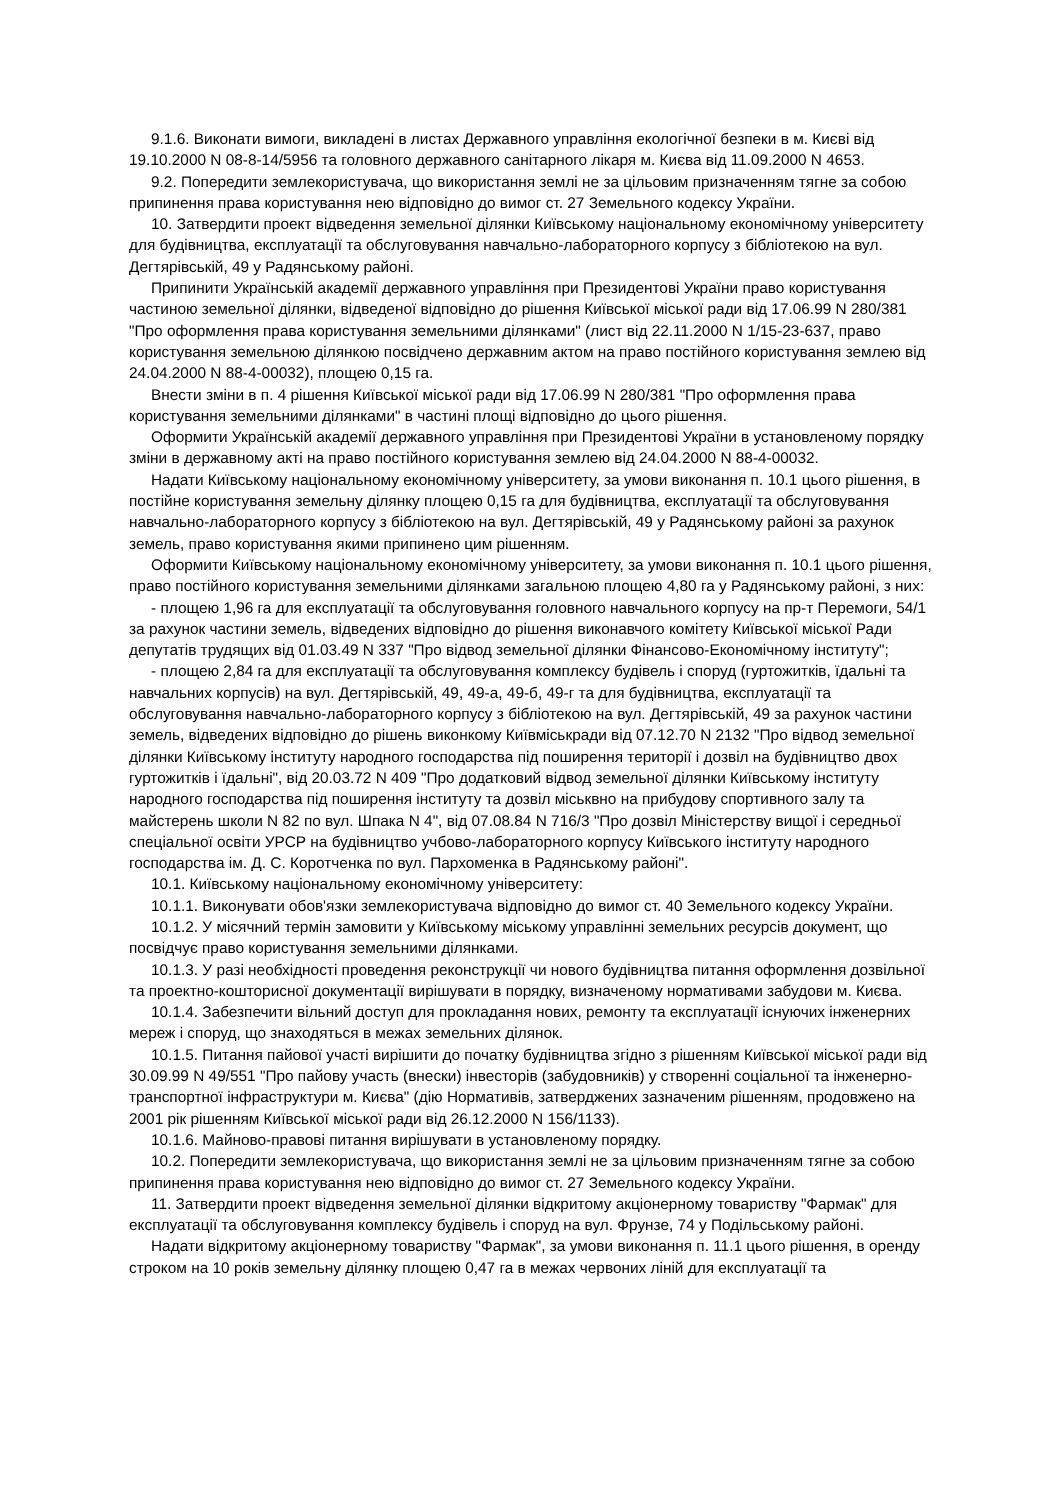9.1.6. Виконати вимоги, викладені в листах Державного управління екологічної безпеки в м. Києві від 19.10.2000 N 08-8-14/5956 та головного державного санітарного лікаря м. Києва від 11.09.2000 N 4653.
9.2. Попередити землекористувача, що використання землі не за цільовим призначенням тягне за собою припинення права користування нею відповідно до вимог ст. 27 Земельного кодексу України.
10. Затвердити проект відведення земельної ділянки Київському національному економічному університету для будівництва, експлуатації та обслуговування навчально-лабораторного корпусу з бібліотекою на вул. Дегтярівській, 49 у Радянському районі.
Припинити Українській академії державного управління при Президентові України право користування частиною земельної ділянки, відведеної відповідно до рішення Київської міської ради від 17.06.99 N 280/381 "Про оформлення права користування земельними ділянками" (лист від 22.11.2000 N 1/15-23-637, право користування земельною ділянкою посвідчено державним актом на право постійного користування землею від 24.04.2000 N 88-4-00032), площею 0,15 га.
Внести зміни в п. 4 рішення Київської міської ради від 17.06.99 N 280/381 "Про оформлення права користування земельними ділянками" в частині площі відповідно до цього рішення.
Оформити Українській академії державного управління при Президентові України в установленому порядку зміни в державному акті на право постійного користування землею від 24.04.2000 N 88-4-00032.
Надати Київському національному економічному університету, за умови виконання п. 10.1 цього рішення, в постійне користування земельну ділянку площею 0,15 га для будівництва, експлуатації та обслуговування навчально-лабораторного корпусу з бібліотекою на вул. Дегтярівській, 49 у Радянському районі за рахунок земель, право користування якими припинено цим рішенням.
Оформити Київському національному економічному університету, за умови виконання п. 10.1 цього рішення, право постійного користування земельними ділянками загальною площею 4,80 га у Радянському районі, з них:
- площею 1,96 га для експлуатації та обслуговування головного навчального корпусу на пр-т Перемоги, 54/1 за рахунок частини земель, відведених відповідно до рішення виконавчого комітету Київської міської Ради депутатів трудящих від 01.03.49 N 337 "Про відвод земельної ділянки Фінансово-Економічному інституту";
- площею 2,84 га для експлуатації та обслуговування комплексу будівель і споруд (гуртожитків, їдальні та навчальних корпусів) на вул. Дегтярівській, 49, 49-а, 49-б, 49-г та для будівництва, експлуатації та обслуговування навчально-лабораторного корпусу з бібліотекою на вул. Дегтярівській, 49 за рахунок частини земель, відведених відповідно до рішень виконкому Київміськради від 07.12.70 N 2132 "Про відвод земельної ділянки Київському інституту народного господарства під поширення території і дозвіл на будівництво двох гуртожитків і їдальні", від 20.03.72 N 409 "Про додатковий відвод земельної ділянки Київському інституту народного господарства під поширення інституту та дозвіл міськвно на прибудову спортивного залу та майстерень школи N 82 по вул. Шпака N 4", від 07.08.84 N 716/3 "Про дозвіл Міністерству вищої і середньої спеціальної освіти УРСР на будівництво учбово-лабораторного корпусу Київського інституту народного господарства ім. Д. С. Коротченка по вул. Пархоменка в Радянському районі".
10.1. Київському національному економічному університету:
10.1.1. Виконувати обов'язки землекористувача відповідно до вимог ст. 40 Земельного кодексу України.
10.1.2. У місячний термін замовити у Київському міському управлінні земельних ресурсів документ, що посвідчує право користування земельними ділянками.
10.1.3. У разі необхідності проведення реконструкції чи нового будівництва питання оформлення дозвільної та проектно-кошторисної документації вирішувати в порядку, визначеному нормативами забудови м. Києва.
10.1.4. Забезпечити вільний доступ для прокладання нових, ремонту та експлуатації існуючих інженерних мереж і споруд, що знаходяться в межах земельних ділянок.
10.1.5. Питання пайової участі вирішити до початку будівництва згідно з рішенням Київської міської ради від 30.09.99 N 49/551 "Про пайову участь (внески) інвесторів (забудовників) у створенні соціальної та інженерно-транспортної інфраструктури м. Києва" (дію Нормативів, затверджених зазначеним рішенням, продовжено на 2001 рік рішенням Київської міської ради від 26.12.2000 N 156/1133).
10.1.6. Майново-правові питання вирішувати в установленому порядку.
10.2. Попередити землекористувача, що використання землі не за цільовим призначенням тягне за собою припинення права користування нею відповідно до вимог ст. 27 Земельного кодексу України.
11. Затвердити проект відведення земельної ділянки відкритому акціонерному товариству "Фармак" для експлуатації та обслуговування комплексу будівель і споруд на вул. Фрунзе, 74 у Подільському районі.
Надати відкритому акціонерному товариству "Фармак", за умови виконання п. 11.1 цього рішення, в оренду строком на 10 років земельну ділянку площею 0,47 га в межах червоних ліній для експлуатації та